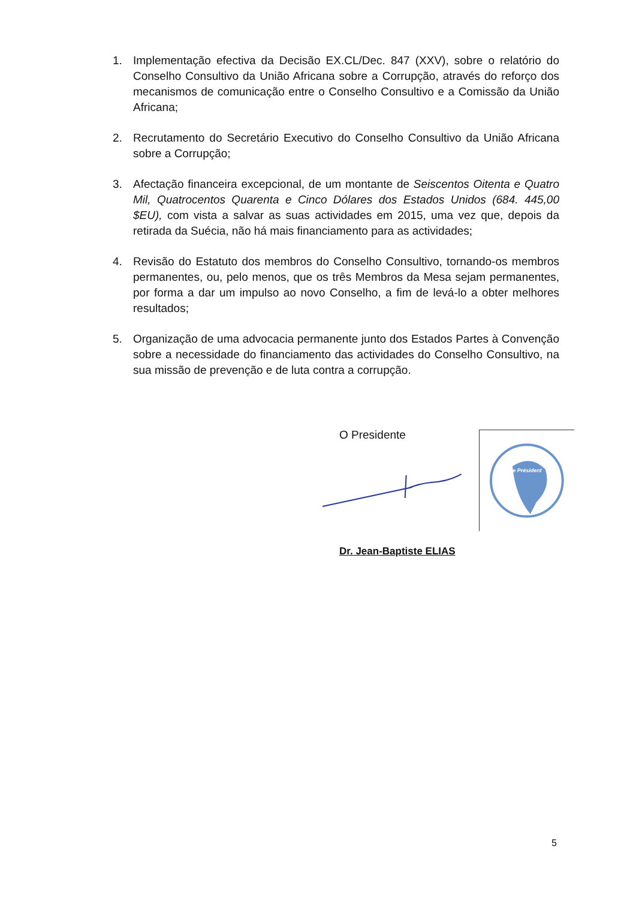1. Implementação efectiva da Decisão EX.CL/Dec. 847 (XXV), sobre o relatório do Conselho Consultivo da União Africana sobre a Corrupção, através do reforço dos mecanismos de comunicação entre o Conselho Consultivo e a Comissão da União Africana;
2. Recrutamento do Secretário Executivo do Conselho Consultivo da União Africana sobre a Corrupção;
3. Afectação financeira excepcional, de um montante de Seiscentos Oitenta e Quatro Mil, Quatrocentos Quarenta e Cinco Dólares dos Estados Unidos (684. 445,00 $EU), com vista a salvar as suas actividades em 2015, uma vez que, depois da retirada da Suécia, não há mais financiamento para as actividades;
4. Revisão do Estatuto dos membros do Conselho Consultivo, tornando-os membros permanentes, ou, pelo menos, que os três Membros da Mesa sejam permanentes, por forma a dar um impulso ao novo Conselho, a fim de levá-lo a obter melhores resultados;
5. Organização de uma advocacia permanente junto dos Estados Partes à Convenção sobre a necessidade do financiamento das actividades do Conselho Consultivo, na sua missão de prevenção e de luta contra a corrupção.
O Presidente
Le Président
Dr. Jean-Baptiste ELIAS
5